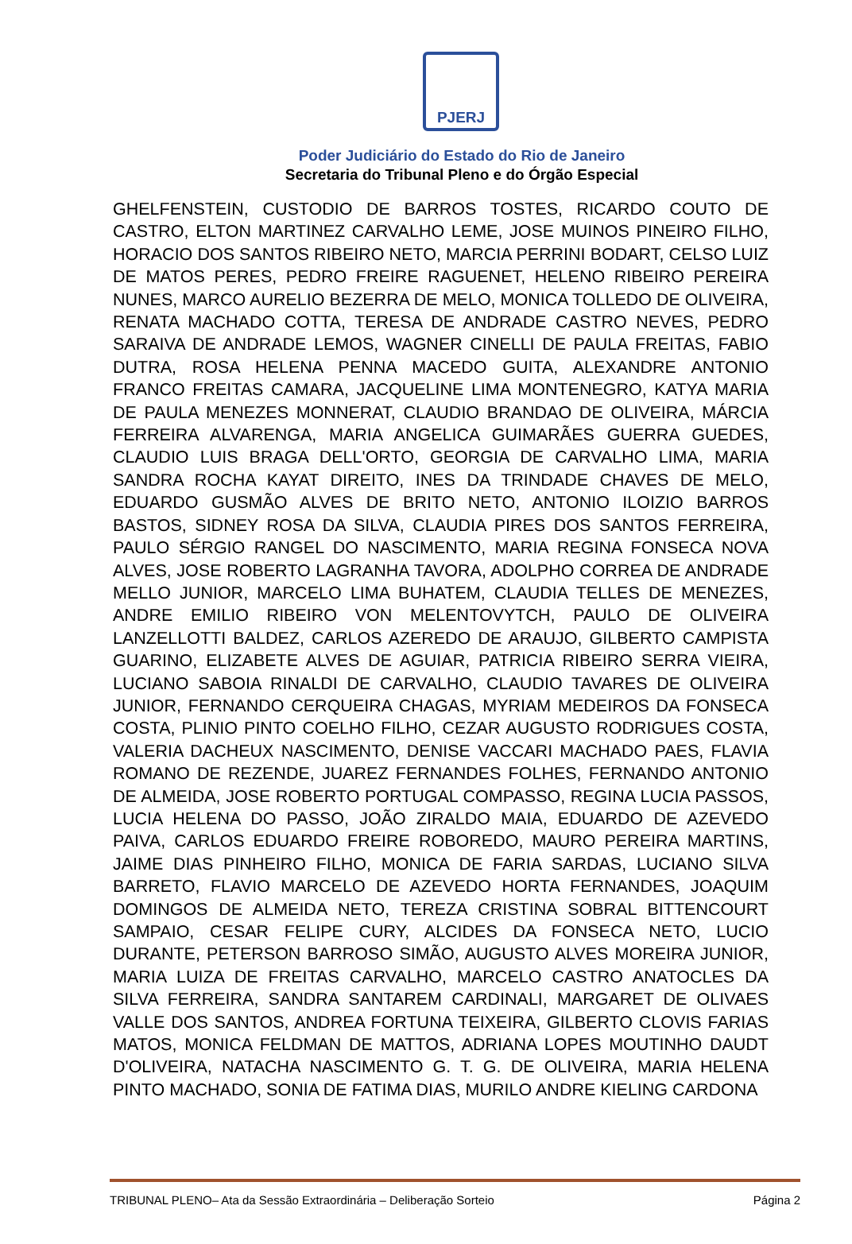PJERJ
Poder Judiciário do Estado do Rio de Janeiro
Secretaria do Tribunal Pleno e do Órgão Especial
GHELFENSTEIN, CUSTODIO DE BARROS TOSTES, RICARDO COUTO DE CASTRO, ELTON MARTINEZ CARVALHO LEME, JOSE MUINOS PINEIRO FILHO, HORACIO DOS SANTOS RIBEIRO NETO, MARCIA PERRINI BODART, CELSO LUIZ DE MATOS PERES, PEDRO FREIRE RAGUENET, HELENO RIBEIRO PEREIRA NUNES, MARCO AURELIO BEZERRA DE MELO, MONICA TOLLEDO DE OLIVEIRA, RENATA MACHADO COTTA, TERESA DE ANDRADE CASTRO NEVES, PEDRO SARAIVA DE ANDRADE LEMOS, WAGNER CINELLI DE PAULA FREITAS, FABIO DUTRA, ROSA HELENA PENNA MACEDO GUITA, ALEXANDRE ANTONIO FRANCO FREITAS CAMARA, JACQUELINE LIMA MONTENEGRO, KATYA MARIA DE PAULA MENEZES MONNERAT, CLAUDIO BRANDAO DE OLIVEIRA, MÁRCIA FERREIRA ALVARENGA, MARIA ANGELICA GUIMARÃES GUERRA GUEDES, CLAUDIO LUIS BRAGA DELL'ORTO, GEORGIA DE CARVALHO LIMA, MARIA SANDRA ROCHA KAYAT DIREITO, INES DA TRINDADE CHAVES DE MELO, EDUARDO GUSMÃO ALVES DE BRITO NETO, ANTONIO ILOIZIO BARROS BASTOS, SIDNEY ROSA DA SILVA, CLAUDIA PIRES DOS SANTOS FERREIRA, PAULO SÉRGIO RANGEL DO NASCIMENTO, MARIA REGINA FONSECA NOVA ALVES, JOSE ROBERTO LAGRANHA TAVORA, ADOLPHO CORREA DE ANDRADE MELLO JUNIOR, MARCELO LIMA BUHATEM, CLAUDIA TELLES DE MENEZES, ANDRE EMILIO RIBEIRO VON MELENTOVYTCH, PAULO DE OLIVEIRA LANZELLOTTI BALDEZ, CARLOS AZEREDO DE ARAUJO, GILBERTO CAMPISTA GUARINO, ELIZABETE ALVES DE AGUIAR, PATRICIA RIBEIRO SERRA VIEIRA, LUCIANO SABOIA RINALDI DE CARVALHO, CLAUDIO TAVARES DE OLIVEIRA JUNIOR, FERNANDO CERQUEIRA CHAGAS, MYRIAM MEDEIROS DA FONSECA COSTA, PLINIO PINTO COELHO FILHO, CEZAR AUGUSTO RODRIGUES COSTA, VALERIA DACHEUX NASCIMENTO, DENISE VACCARI MACHADO PAES, FLAVIA ROMANO DE REZENDE, JUAREZ FERNANDES FOLHES, FERNANDO ANTONIO DE ALMEIDA, JOSE ROBERTO PORTUGAL COMPASSO, REGINA LUCIA PASSOS, LUCIA HELENA DO PASSO, JOÃO ZIRALDO MAIA, EDUARDO DE AZEVEDO PAIVA, CARLOS EDUARDO FREIRE ROBOREDO, MAURO PEREIRA MARTINS, JAIME DIAS PINHEIRO FILHO, MONICA DE FARIA SARDAS, LUCIANO SILVA BARRETO, FLAVIO MARCELO DE AZEVEDO HORTA FERNANDES, JOAQUIM DOMINGOS DE ALMEIDA NETO, TEREZA CRISTINA SOBRAL BITTENCOURT SAMPAIO, CESAR FELIPE CURY, ALCIDES DA FONSECA NETO, LUCIO DURANTE, PETERSON BARROSO SIMÃO, AUGUSTO ALVES MOREIRA JUNIOR, MARIA LUIZA DE FREITAS CARVALHO, MARCELO CASTRO ANATOCLES DA SILVA FERREIRA, SANDRA SANTAREM CARDINALI, MARGARET DE OLIVAES VALLE DOS SANTOS, ANDREA FORTUNA TEIXEIRA, GILBERTO CLOVIS FARIAS MATOS, MONICA FELDMAN DE MATTOS, ADRIANA LOPES MOUTINHO DAUDT D'OLIVEIRA, NATACHA NASCIMENTO G. T. G. DE OLIVEIRA, MARIA HELENA PINTO MACHADO, SONIA DE FATIMA DIAS, MURILO ANDRE KIELING CARDONA
TRIBUNAL PLENO– Ata da Sessão Extraordinária – Deliberação Sorteio Página 2